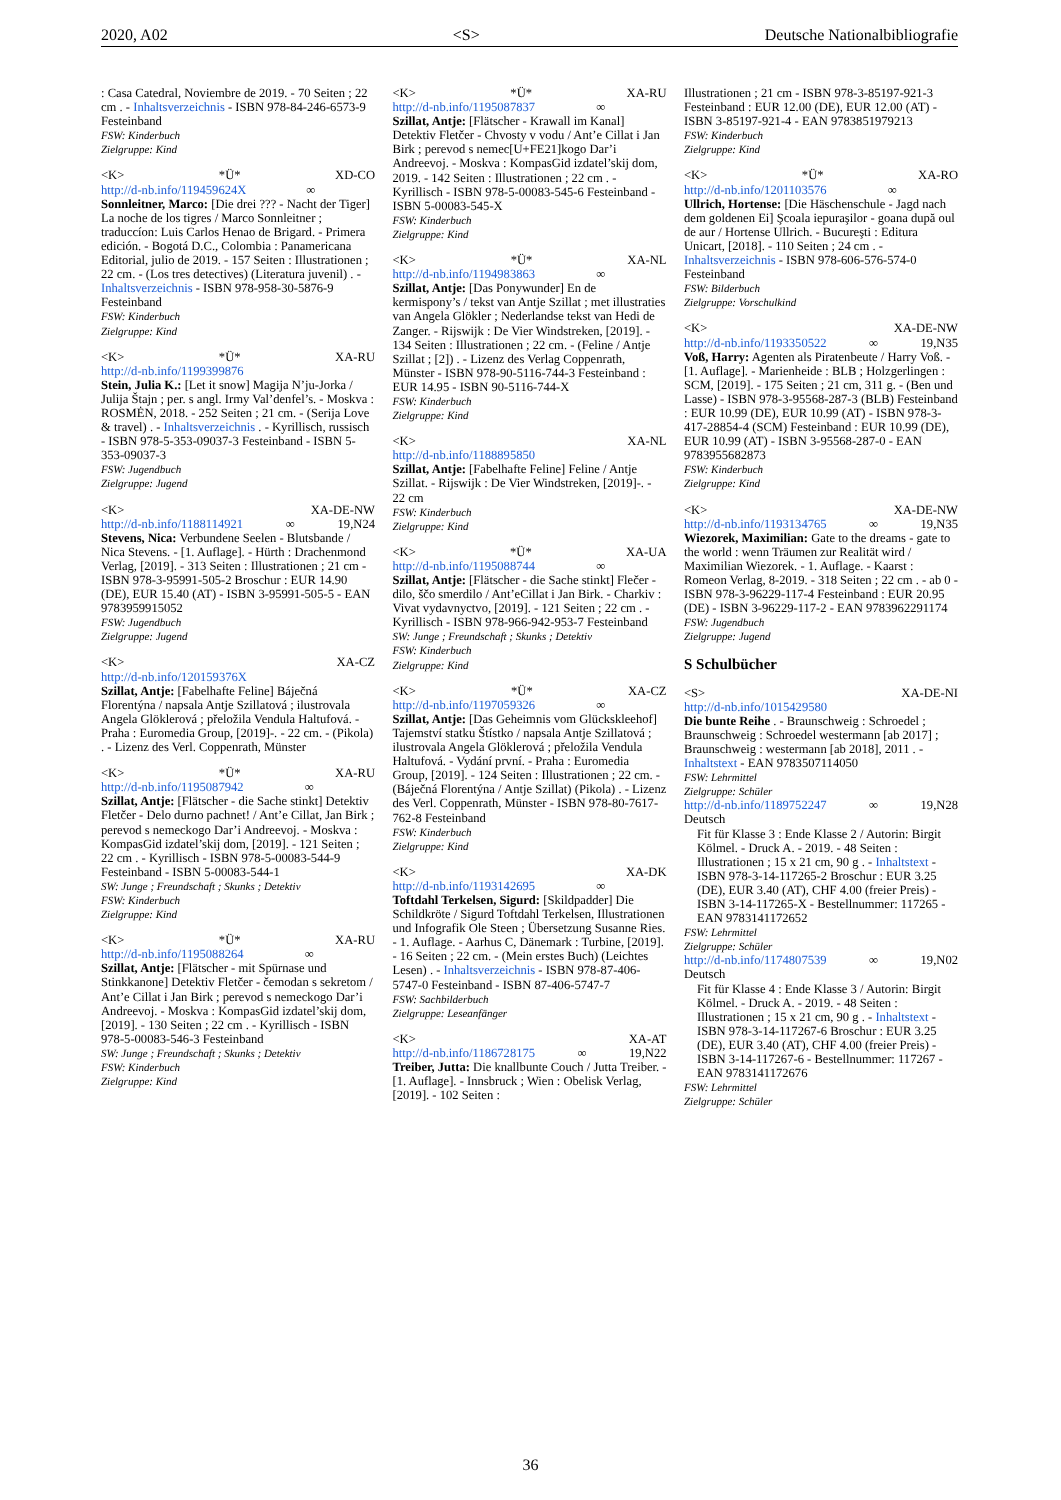2020, A02 <S> Deutsche Nationalbibliografie
: Casa Catedral, Noviembre de 2019. - 70 Seiten ; 22 cm . - Inhaltsverzeichnis - ISBN 978-84-246-6573-9 Festeinband
FSW: Kinderbuch
Zielgruppe: Kind
<K> *Ü* XD-CO
http://d-nb.info/119459624X ∞
Sonnleitner, Marco: [Die drei ??? - Nacht der Tiger] La noche de los tigres / Marco Sonnleitner ; traduccíon: Luis Carlos Henao de Brigard. - Primera edición. - Bogotá D.C., Colombia : Panamericana Editorial, julio de 2019. - 157 Seiten : Illustrationen ; 22 cm. - (Los tres detectives) (Literatura juvenil) . - Inhaltsverzeichnis - ISBN 978-958-30-5876-9 Festeinband
FSW: Kinderbuch
Zielgruppe: Kind
<K> *Ü* XA-RU
http://d-nb.info/1199399876
Stein, Julia K.: [Let it snow] Magija N’ju-Jorka / Julija Štajn ; per. s angl. Irmy Val’denfel’s. - Moskva : ROSMĖN, 2018. - 252 Seiten ; 21 cm. - (Serija Love & travel) . - Inhaltsverzeichnis . - Kyrillisch, russisch - ISBN 978-5-353-09037-3 Festeinband - ISBN 5-353-09037-3
FSW: Jugendbuch
Zielgruppe: Jugend
<K> XA-DE-NW
http://d-nb.info/1188114921 ∞ 19,N24
Stevens, Nica: Verbundene Seelen - Blutsbande / Nica Stevens. - [1. Auflage]. - Hürth : Drachenmond Verlag, [2019]. - 313 Seiten : Illustrationen ; 21 cm - ISBN 978-3-95991-505-2 Broschur : EUR 14.90 (DE), EUR 15.40 (AT) - ISBN 3-95991-505-5 - EAN 9783959915052
FSW: Jugendbuch
Zielgruppe: Jugend
<K> XA-CZ
http://d-nb.info/120159376X
Szillat, Antje: [Fabelhafte Feline] Báječná Florentýna / napsala Antje Szillatová ; ilustrovala Angela Glöklerová ; přeložila Vendula Haltufová. - Praha : Euromedia Group, [2019]-. - 22 cm. - (Pikola) . - Lizenz des Verl. Coppenrath, Münster
<K> *Ü* XA-RU
http://d-nb.info/1195087942 ∞
Szillat, Antje: [Flätscher - die Sache stinkt] Detektiv Fletčer - Delo durno pachnet! / Ant’e Cillat, Jan Birk ; perevod s nemeckogo Dar’i Andreevoj. - Moskva : KompasGid izdatel’skij dom, [2019]. - 121 Seiten ; 22 cm . - Kyrillisch - ISBN 978-5-00083-544-9 Festeinband - ISBN 5-00083-544-1
SW: Junge ; Freundschaft ; Skunks ; Detektiv
FSW: Kinderbuch
Zielgruppe: Kind
<K> *Ü* XA-RU
http://d-nb.info/1195088264 ∞
Szillat, Antje: [Flätscher - mit Spürnase und Stinkkanone] Detektiv Fletčer - čemodan s sekretom / Ant’e Cillat i Jan Birk ; perevod s nemeckogo Dar’i Andreevoj. - Moskva : KompasGid izdatel’skij dom, [2019]. - 130 Seiten ; 22 cm . - Kyrillisch - ISBN 978-5-00083-546-3 Festeinband
SW: Junge ; Freundschaft ; Skunks ; Detektiv
FSW: Kinderbuch
Zielgruppe: Kind
<K> *Ü* XA-RU
http://d-nb.info/1195087837 ∞
Szillat, Antje: [Flätscher - Krawall im Kanal] Detektiv Fletčer - Chvosty v vodu / Ant’e Cillat i Jan Birk ; perevod s nemec[U+FE21]kogo Dar’i Andreevoj. - Moskva : KompasGid izdatel’skij dom, 2019. - 142 Seiten : Illustrationen ; 22 cm . - Kyrillisch - ISBN 978-5-00083-545-6 Festeinband - ISBN 5-00083-545-X
FSW: Kinderbuch
Zielgruppe: Kind
<K> *Ü* XA-NL
http://d-nb.info/1194983863 ∞
Szillat, Antje: [Das Ponywunder] En de kermispony’s / tekst van Antje Szillat ; met illustraties van Angela Glökler ; Nederlandse tekst van Hedi de Zanger. - Rijswijk : De Vier Windstreken, [2019]. - 134 Seiten : Illustrationen ; 22 cm. - (Feline / Antje Szillat ; [2]) . - Lizenz des Verlag Coppenrath, Münster - ISBN 978-90-5116-744-3 Festeinband : EUR 14.95 - ISBN 90-5116-744-X
FSW: Kinderbuch
Zielgruppe: Kind
<K> XA-NL
http://d-nb.info/1188895850
Szillat, Antje: [Fabelhafte Feline] Feline / Antje Szillat. - Rijswijk : De Vier Windstreken, [2019]-. - 22 cm
FSW: Kinderbuch
Zielgruppe: Kind
<K> *Ü* XA-UA
http://d-nb.info/1195088744 ∞
Szillat, Antje: [Flätscher - die Sache stinkt] Flečer - dilo, ščo smerdilo / Ant’eCillat i Jan Birk. - Charkiv : Vivat vydavnyctvo, [2019]. - 121 Seiten ; 22 cm . - Kyrillisch - ISBN 978-966-942-953-7 Festeinband
SW: Junge ; Freundschaft ; Skunks ; Detektiv
FSW: Kinderbuch
Zielgruppe: Kind
<K> *Ü* XA-CZ
http://d-nb.info/1197059326 ∞
Szillat, Antje: [Das Geheimnis vom Glückskleehof] Tajemství statku Štístko / napsala Antje Szillatová ; ilustrovala Angela Glöklerová ; přeložila Vendula Haltufová. - Vydání první. - Praha : Euromedia Group, [2019]. - 124 Seiten : Illustrationen ; 22 cm. - (Báječná Florentýna / Antje Szillat) (Pikola) . - Lizenz des Verl. Coppenrath, Münster - ISBN 978-80-7617-762-8 Festeinband
FSW: Kinderbuch
Zielgruppe: Kind
<K> XA-DK
http://d-nb.info/1193142695 ∞
Toftdahl Terkelsen, Sigurd: [Skildpadder] Die Schildkröte / Sigurd Toftdahl Terkelsen, Illustrationen und Infografik Ole Steen ; Übersetzung Susanne Ries. - 1. Auflage. - Aarhus C, Dänemark : Turbine, [2019]. - 16 Seiten ; 22 cm. - (Mein erstes Buch) (Leichtes Lesen) . - Inhaltsverzeichnis - ISBN 978-87-406-5747-0 Festeinband - ISBN 87-406-5747-7
FSW: Sachbilderbuch
Zielgruppe: Leseanfänger
<K> XA-AT
http://d-nb.info/1186728175 ∞ 19,N22
Treiber, Jutta: Die knallbunte Couch / Jutta Treiber. - [1. Auflage]. - Innsbruck ; Wien : Obelisk Verlag, [2019]. - 102 Seiten :
Illustrationen ; 21 cm - ISBN 978-3-85197-921-3 Festeinband : EUR 12.00 (DE), EUR 12.00 (AT) - ISBN 3-85197-921-4 - EAN 9783851979213
FSW: Kinderbuch
Zielgruppe: Kind
<K> *Ü* XA-RO
http://d-nb.info/1201103576 ∞
Ullrich, Hortense: [Die Häschenschule - Jagd nach dem goldenen Ei] Şcoala iepuraşilor - goana după oul de aur / Hortense Ullrich. - Bucureşti : Editura Unicart, [2018]. - 110 Seiten ; 24 cm . - Inhaltsverzeichnis - ISBN 978-606-576-574-0 Festeinband
FSW: Bilderbuch
Zielgruppe: Vorschulkind
<K> XA-DE-NW
http://d-nb.info/1193350522 ∞ 19,N35
Voß, Harry: Agenten als Piratenbeute / Harry Voß. - [1. Auflage]. - Marienheide : BLB ; Holzgerlingen : SCM, [2019]. - 175 Seiten ; 21 cm, 311 g. - (Ben und Lasse) - ISBN 978-3-95568-287-3 (BLB) Festeinband : EUR 10.99 (DE), EUR 10.99 (AT) - ISBN 978-3-417-28854-4 (SCM) Festeinband : EUR 10.99 (DE), EUR 10.99 (AT) - ISBN 3-95568-287-0 - EAN 9783955682873
FSW: Kinderbuch
Zielgruppe: Kind
<K> XA-DE-NW
http://d-nb.info/1193134765 ∞ 19,N35
Wiezorek, Maximilian: Gate to the dreams - gate to the world : wenn Träumen zur Realität wird / Maximilian Wiezorek. - 1. Auflage. - Kaarst : Romeon Verlag, 8-2019. - 318 Seiten ; 22 cm . - ab 0 - ISBN 978-3-96229-117-4 Festeinband : EUR 20.95 (DE) - ISBN 3-96229-117-2 - EAN 9783962291174
FSW: Jugendbuch
Zielgruppe: Jugend
S Schulbücher
<S> XA-DE-NI
http://d-nb.info/1015429580
Die bunte Reihe . - Braunschweig : Schroedel ; Braunschweig : Schroedel westermann [ab 2017] ; Braunschweig : westermann [ab 2018], 2011 . - Inhaltstext - EAN 9783507114050
FSW: Lehrmittel
Zielgruppe: Schüler
http://d-nb.info/1189752247 ∞ 19,N28
Deutsch
Fit für Klasse 3 : Ende Klasse 2 / Autorin: Birgit Kölmel. - Druck A. - 2019. - 48 Seiten : Illustrationen ; 15 x 21 cm, 90 g . - Inhaltstext - ISBN 978-3-14-117265-2 Broschur : EUR 3.25 (DE), EUR 3.40 (AT), CHF 4.00 (freier Preis) - ISBN 3-14-117265-X - Bestellnummer: 117265 - EAN 9783141172652
FSW: Lehrmittel
Zielgruppe: Schüler
http://d-nb.info/1174807539 ∞ 19,N02
Deutsch
Fit für Klasse 4 : Ende Klasse 3 / Autorin: Birgit Kölmel. - Druck A. - 2019. - 48 Seiten : Illustrationen ; 15 x 21 cm, 90 g . - Inhaltstext - ISBN 978-3-14-117267-6 Broschur : EUR 3.25 (DE), EUR 3.40 (AT), CHF 4.00 (freier Preis) - ISBN 3-14-117267-6 - Bestellnummer: 117267 - EAN 9783141172676
FSW: Lehrmittel
Zielgruppe: Schüler
36